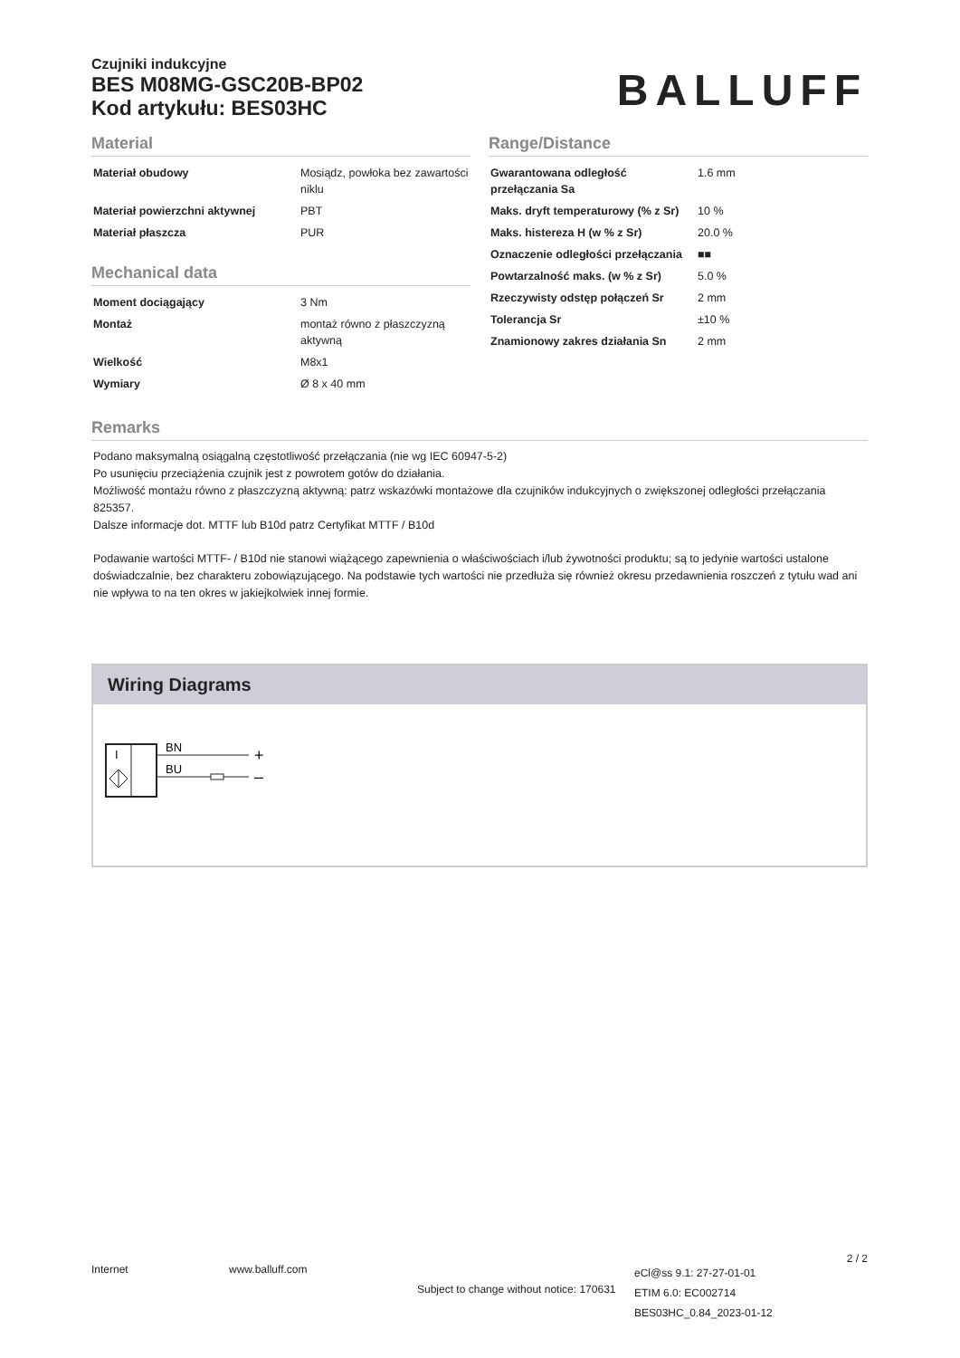Czujniki indukcyjne
BES M08MG-GSC20B-BP02
Kod artykułu: BES03HC
BALLUFF
Material
| Materiał obudowy | Mosiądz, powłoka bez zawartości niklu |
| Materiał powierzchni aktywnej | PBT |
| Materiał płaszcza | PUR |
Mechanical data
| Moment dociągający | 3 Nm |
| Montaż | montaż równo z płaszczyzną aktywną |
| Wielkość | M8x1 |
| Wymiary | Ø 8 x 40 mm |
Range/Distance
| Gwarantowana odległość przełączania Sa | 1.6 mm |
| Maks. dryft temperaturowy (% z Sr) | 10 % |
| Maks. histereza H (w % z Sr) | 20.0 % |
| Oznaczenie odległości przełączania | ■■ |
| Powtarzalność maks. (w % z Sr) | 5.0 % |
| Rzeczywisty odstęp połączeń Sr | 2 mm |
| Tolerancja Sr | ±10 % |
| Znamionowy zakres działania Sn | 2 mm |
Remarks
Podano maksymalną osiągalną częstotliwość przełączania (nie wg IEC 60947-5-2)
Po usunięciu przeciążenia czujnik jest z powrotem gotów do działania.
Możliwość montażu równo z płaszczyzną aktywną: patrz wskazówki montażowe dla czujników indukcyjnych o zwiększonej odległości przełączania 825357.
Dalsze informacje dot. MTTF lub B10d patrz Certyfikat MTTF / B10d
Podawanie wartości MTTF- / B10d nie stanowi wiążącego zapewnienia o właściwościach i/lub żywotności produktu; są to jedynie wartości ustalone doświadczalnie, bez charakteru zobowiązującego. Na podstawie tych wartości nie przedłuża się również okresu przedawnienia roszczeń z tytułu wad ani nie wpływa to na ten okres w jakiejkolwiek innej formie.
Wiring Diagrams
I
BN
BU
+
–
Internet www.balluff.com
Subject to change without notice: 170631
eCl@ss 9.1: 27-27-01-01
ETIM 6.0: EC002714
BES03HC_0.84_2023-01-12
2 / 2